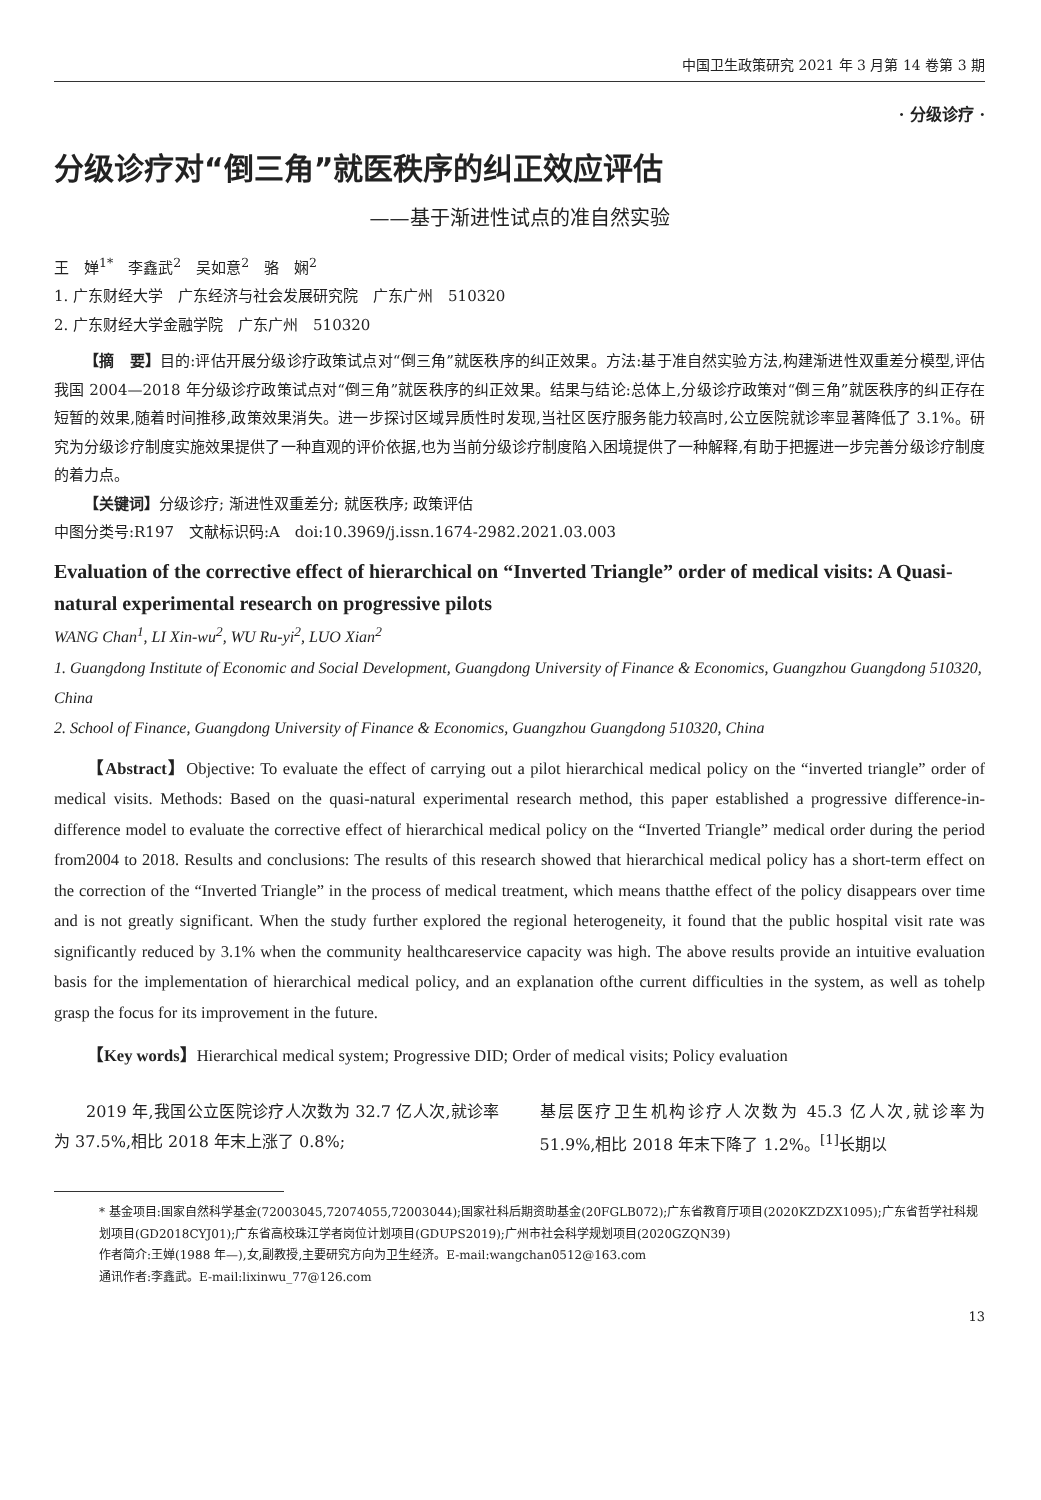中国卫生政策研究 2021 年 3 月第 14 卷第 3 期
· 分级诊疗 ·
分级诊疗对“倒三角”就医秩序的纠正效应评估
——基于渐进性试点的准自然实验
王　婵<sup>1*</sup>　李鑫武<sup>2</sup>　吴如意<sup>2</sup>　骆　娴<sup>2</sup>
1. 广东财经大学　广东经济与社会发展研究院　广东广州　510320
2. 广东财经大学金融学院　广东广州　510320
【摘　要】目的:评估开展分级诊疗政策试点对“倒三角”就医秩序的纠正效果。方法:基于准自然实验方法,构建渐进性双重差分模型,评估我国 2004—2018 年分级诊疗政策试点对“倒三角”就医秩序的纠正效果。结果与结论:总体上,分级诊疗政策对“倒三角”就医秩序的纠正存在短暂的效果,随着时间推移,政策效果消失。进一步探讨区域异质性时发现,当社区医疗服务能力较高时,公立医院就诊率显著降低了 3.1%。研究为分级诊疗制度实施效果提供了一种直观的评价依据,也为当前分级诊疗制度陷入困境提供了一种解释,有助于把握进一步完善分级诊疗制度的着力点。
【关键词】分级诊疗; 渐进性双重差分; 就医秩序; 政策评估
中图分类号:R197　文献标识码:A　doi:10.3969/j.issn.1674-2982.2021.03.003
Evaluation of the corrective effect of hierarchical on “Inverted Triangle” order of medical visits: A Quasi-natural experimental research on progressive pilots
WANG Chan<sup>1</sup>, LI Xin-wu<sup>2</sup>, WU Ru-yi<sup>2</sup>, LUO Xian<sup>2</sup>
1. Guangdong Institute of Economic and Social Development, Guangdong University of Finance & Economics, Guangzhou Guangdong 510320, China
2. School of Finance, Guangdong University of Finance & Economics, Guangzhou Guangdong 510320, China
【Abstract】Objective: To evaluate the effect of carrying out a pilot hierarchical medical policy on the “inverted triangle” order of medical visits. Methods: Based on the quasi-natural experimental research method, this paper established a progressive difference-in-difference model to evaluate the corrective effect of hierarchical medical policy on the “Inverted Triangle” medical order during the period from2004 to 2018. Results and conclusions: The results of this research showed that hierarchical medical policy has a short-term effect on the correction of the “Inverted Triangle” in the process of medical treatment, which means thatthe effect of the policy disappears over time and is not greatly significant. When the study further explored the regional heterogeneity, it found that the public hospital visit rate was significantly reduced by 3.1% when the community healthcareservice capacity was high. The above results provide an intuitive evaluation basis for the implementation of hierarchical medical policy, and an explanation ofthe current difficulties in the system, as well as tohelp grasp the focus for its improvement in the future.
【Key words】Hierarchical medical system; Progressive DID; Order of medical visits; Policy evaluation
2019 年,我国公立医院诊疗人次数为 32.7 亿人次,就诊率为 37.5%,相比 2018 年末上涨了 0.8%;
基层医疗卫生机构诊疗人次数为 45.3 亿人次,就诊率为 51.9%,相比 2018 年末下降了 1.2%。<sup>[1]</sup>长期以
* 基金项目:国家自然科学基金(72003045,72074055,72003044);国家社科后期资助基金(20FGLB072);广东省教育厅项目(2020KZDZX1095);广东省哲学社科规划项目(GD2018CYJ01);广东省高校珠江学者岗位计划项目(GDUPS2019);广州市社会科学规划项目(2020GZQN39)
作者简介:王婵(1988 年—),女,副教授,主要研究方向为卫生经济。E-mail:wangchan0512@163.com
通讯作者:李鑫武。E-mail:lixinwu_77@126.com
13